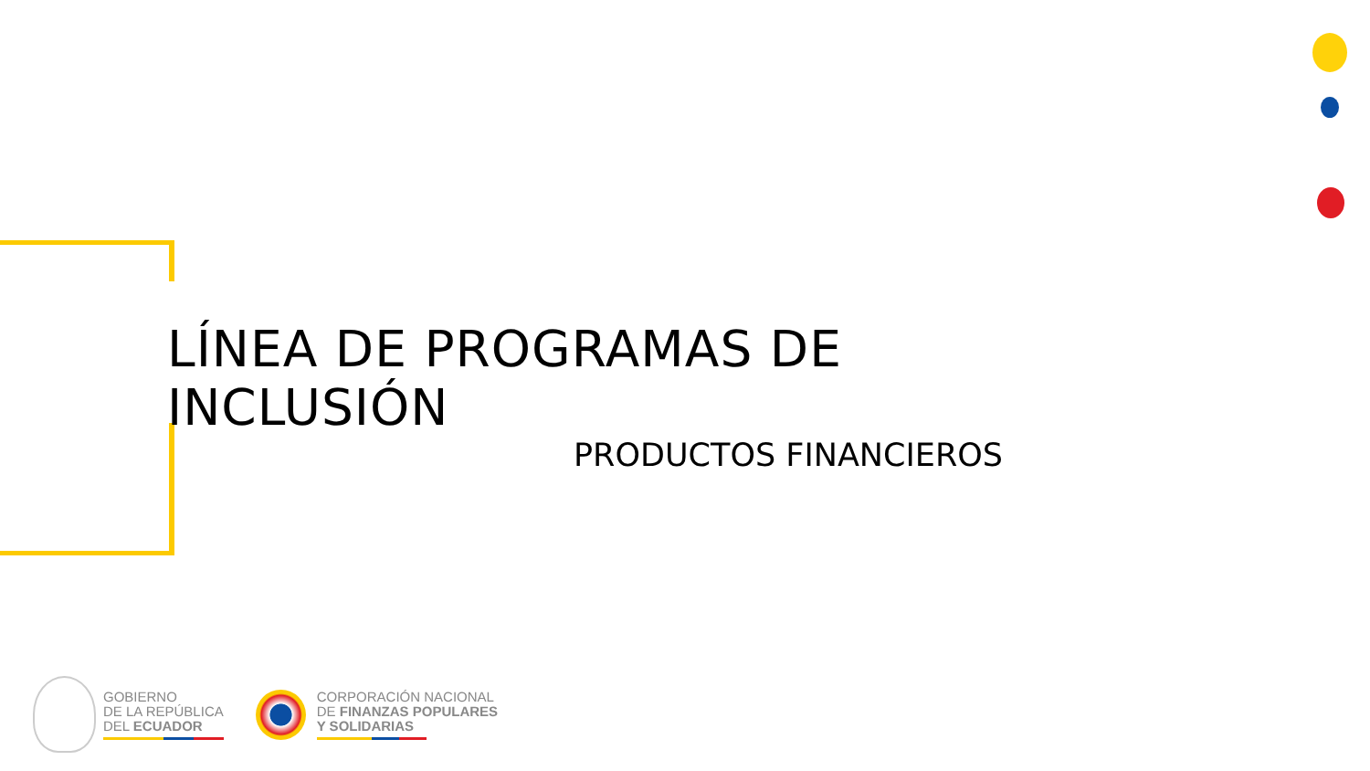LÍNEA DE PROGRAMAS DE INCLUSIÓN
PRODUCTOS FINANCIEROS
GOBIERNO
DE LA REPÚBLICA
DEL ECUADOR
CORPORACIÓN NACIONAL
DE FINANZAS POPULARES
Y SOLIDARIAS